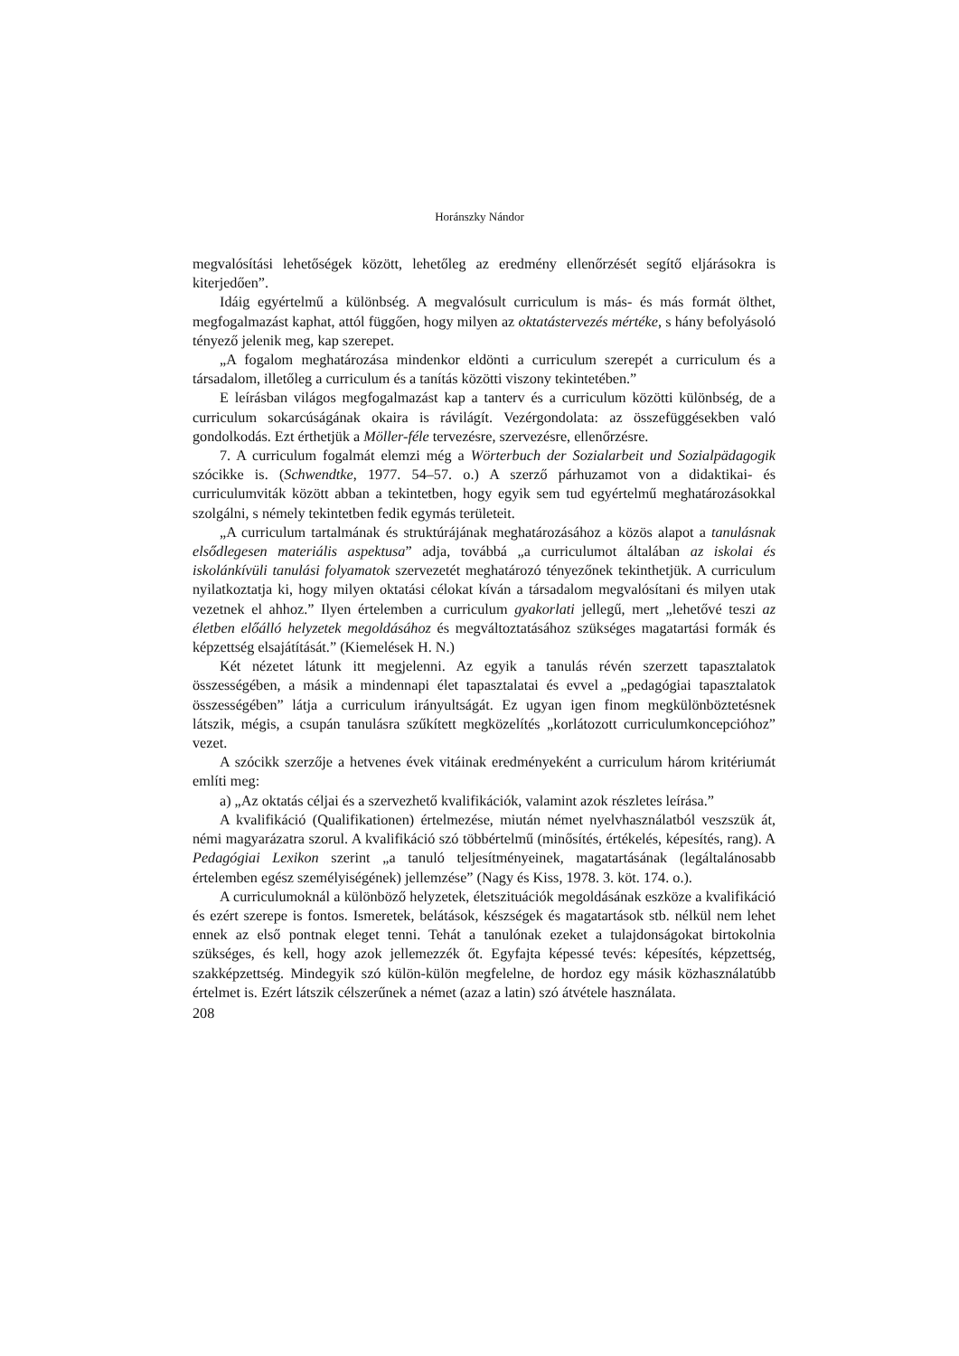Horánszky Nándor
megvalósítási lehetőségek között, lehetőleg az eredmény ellenőrzését segítő eljárásokra is kiterjedően”.
Idáig egyértelmű a különbség. A megvalósult curriculum is más- és más formát ölthet, megfogalmazást kaphat, attól függően, hogy milyen az oktatástervezés mértéke, s hány befolyásoló tényező jelenik meg, kap szerepet.
„A fogalom meghatározása mindenkor eldönti a curriculum szerepét a curriculum és a társadalom, illetőleg a curriculum és a tanítás közötti viszony tekintetében.”
E leírásban világos megfogalmazást kap a tanterv és a curriculum közötti különbség, de a curriculum sokarcúságának okaira is rávilágít. Vezérgondolata: az összefüggésekben való gondolkodás. Ezt érthetjük a Möller-féle tervezésre, szervezésre, ellenőrzésre.
7. A curriculum fogalmát elemzi még a Wörterbuch der Sozialarbeit und Sozialpädagogik szócikke is. (Schwendtke, 1977. 54–57. o.) A szerző párhuzamot von a didaktikai- és curriculumviták között abban a tekintetben, hogy egyik sem tud egyértelmű meghatározásokkal szolgálni, s némely tekintetben fedik egymás területeit.
„A curriculum tartalmának és struktúrájának meghatározásához a közös alapot a tanulásnak elsődlegesen materiális aspektusa” adja, továbbá „a curriculumot általában az iskolai és iskolánkívüli tanulási folyamatok szervezetét meghatározó tényezőnek tekinthetjük. A curriculum nyilatkoztatja ki, hogy milyen oktatási célokat kíván a társadalom megvalósítani és milyen utak vezetnek el ahhoz.” Ilyen értelemben a curriculum gyakorlati jellegű, mert „lehetővé teszi az életben előálló helyzetek megoldásához és megváltoztatásához szükséges magatartási formák és képzettség elsajátítását.” (Kiemelések H. N.)
Két nézetet látunk itt megjelenni. Az egyik a tanulás révén szerzett tapasztalatok összességében, a másik a mindennapi élet tapasztalatai és evvel a „pedagógiai tapasztalatok összességében” látja a curriculum irányultságát. Ez ugyan igen finom megkülönböztetésnek látszik, mégis, a csupán tanulásra szűkített megközelítés „korlátozott curriculumkoncepcióhoz” vezet.
A szócikk szerzője a hetvenes évek vitáinak eredményeként a curriculum három kritériumát említi meg:
a) „Az oktatás céljai és a szervezhető kvalifikációk, valamint azok részletes leírása.”
A kvalifikáció (Qualifikationen) értelmezése, miután német nyelvhasználatból veszszük át, némi magyarázatra szorul. A kvalifikáció szó többértelmű (minősítés, értékelés, képesítés, rang). A Pedagógiai Lexikon szerint „a tanuló teljesítményeinek, magatartásának (legáltalánosabb értelemben egész személyiségének) jellemzése” (Nagy és Kiss, 1978. 3. köt. 174. o.).
A curriculumoknál a különböző helyzetek, életszituációk megoldásának eszköze a kvalifikáció és ezért szerepe is fontos. Ismeretek, belátások, készségek és magatartások stb. nélkül nem lehet ennek az első pontnak eleget tenni. Tehát a tanulónak ezeket a tulajdonságokat birtokolnia szükséges, és kell, hogy azok jellemezzék őt. Egyfajta képessé tevés: képesítés, képzettség, szakképzettség. Mindegyik szó külön-külön megfelelne, de hordoz egy másik közhasználatúbb értelmet is. Ezért látszik célszerűnek a német (azaz a latin) szó átvétele használata.
208